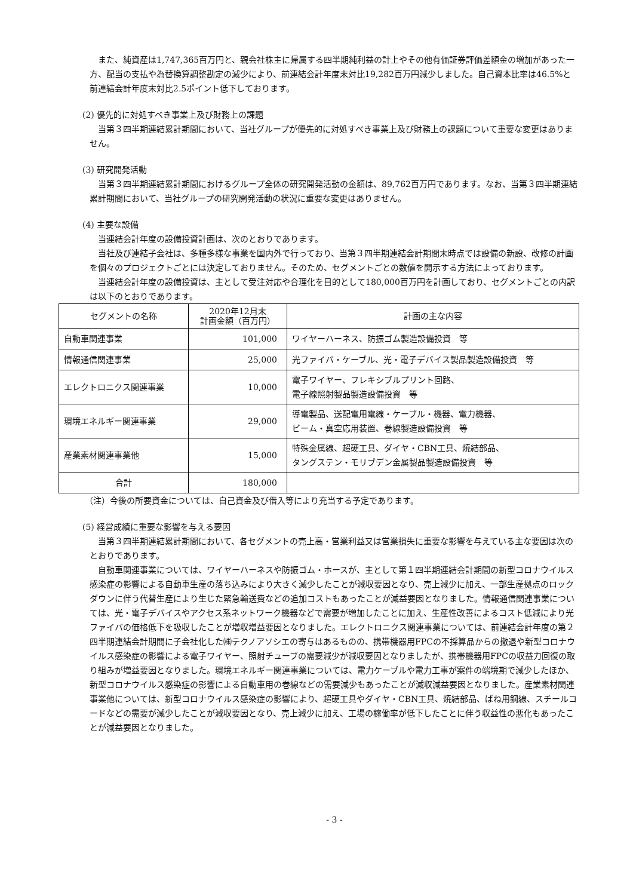また、純資産は1,747,365百万円と、親会社株主に帰属する四半期純利益の計上やその他有価証券評価差額金の増加があった一方、配当の支払や為替換算調整勘定の減少により、前連結会計年度末対比19,282百万円減少しました。自己資本比率は46.5%と前連結会計年度末対比2.5ポイント低下しております。
(2) 優先的に対処すべき事業上及び財務上の課題
当第３四半期連結累計期間において、当社グループが優先的に対処すべき事業上及び財務上の課題について重要な変更はありません。
(3) 研究開発活動
当第３四半期連結累計期間におけるグループ全体の研究開発活動の金額は、89,762百万円であります。なお、当第３四半期連結累計期間において、当社グループの研究開発活動の状況に重要な変更はありません。
(4) 主要な設備
当連結会計年度の設備投資計画は、次のとおりであります。
当社及び連結子会社は、多種多様な事業を国内外で行っており、当第３四半期連結会計期間末時点では設備の新設、改修の計画を個々のプロジェクトごとには決定しておりません。そのため、セグメントごとの数値を開示する方法によっております。
当連結会計年度の設備投資は、主として受注対応や合理化を目的として180,000百万円を計画しており、セグメントごとの内訳は以下のとおりであります。
| セグメントの名称 | 2020年12月末 計画金額（百万円） | 計画の主な内容 |
| --- | --- | --- |
| 自動車関連事業 | 101,000 | ワイヤーハーネス、防振ゴム製造設備投資 等 |
| 情報通信関連事業 | 25,000 | 光ファイバ・ケーブル、光・電子デバイス製品製造設備投資 等 |
| エレクトロニクス関連事業 | 10,000 | 電子ワイヤー、フレキシブルプリント回路、 電子線照射製品製造設備投資 等 |
| 環境エネルギー関連事業 | 29,000 | 導電製品、送配電用電線・ケーブル・機器、電力機器、 ビーム・真空応用装置、巻線製造設備投資 等 |
| 産業素材関連事業他 | 15,000 | 特殊金属線、超硬工具、ダイヤ・CBN工具、焼結部品、 タングステン・モリブデン金属製品製造設備投資 等 |
| 合計 | 180,000 | |
（注）今後の所要資金については、自己資金及び借入等により充当する予定であります。
(5) 経営成績に重要な影響を与える要因
当第３四半期連結累計期間において、各セグメントの売上高・営業利益又は営業損失に重要な影響を与えている主な要因は次のとおりであります。
自動車関連事業については、ワイヤーハーネスや防振ゴム・ホースが、主として第１四半期連結会計期間の新型コロナウイルス感染症の影響による自動車生産の落ち込みにより大きく減少したことが減収要因となり、売上減少に加え、一部生産拠点のロックダウンに伴う代替生産により生じた緊急輸送費などの追加コストもあったことが減益要因となりました。情報通信関連事業については、光・電子デバイスやアクセス系ネットワーク機器などで需要が増加したことに加え、生産性改善によるコスト低減により光ファイバの価格低下を吸収したことが増収増益要因となりました。エレクトロニクス関連事業については、前連結会計年度の第２四半期連結会計期間に子会社化した㈱テクノアソシエの寄与はあるものの、携帯機器用FPCの不採算品からの撤退や新型コロナウイルス感染症の影響による電子ワイヤー、照射チューブの需要減少が減収要因となりましたが、携帯機器用FPCの収益力回復の取り組みが増益要因となりました。環境エネルギー関連事業については、電力ケーブルや電力工事が案件の端境期で減少したほか、新型コロナウイルス感染症の影響による自動車用の巻線などの需要減少もあったことが減収減益要因となりました。産業素材関連事業他については、新型コロナウイルス感染症の影響により、超硬工具やダイヤ・CBN工具、焼結部品、ばね用鋼線、スチールコードなどの需要が減少したことが減収要因となり、売上減少に加え、工場の稼働率が低下したことに伴う収益性の悪化もあったことが減益要因となりました。
- 3 -